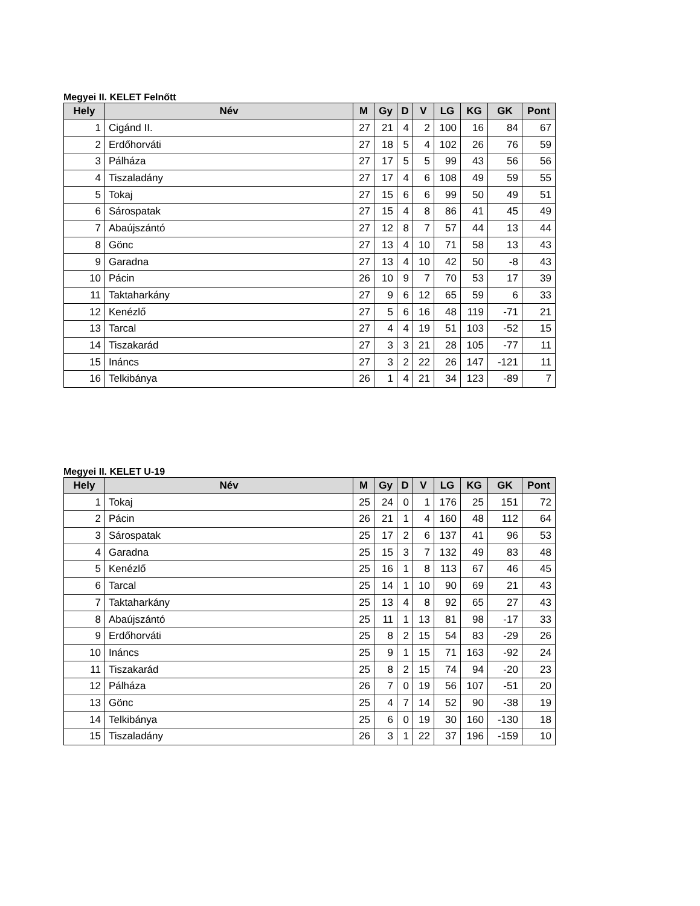Megyei II. KELET Felnőtt
| Hely | Név | M | Gy | D | V | LG | KG | GK | Pont |
| --- | --- | --- | --- | --- | --- | --- | --- | --- | --- |
| 1 | Cigánd II. | 27 | 21 | 4 | 2 | 100 | 16 | 84 | 67 |
| 2 | Erdőhorváti | 27 | 18 | 5 | 4 | 102 | 26 | 76 | 59 |
| 3 | Pálháza | 27 | 17 | 5 | 5 | 99 | 43 | 56 | 56 |
| 4 | Tiszaladány | 27 | 17 | 4 | 6 | 108 | 49 | 59 | 55 |
| 5 | Tokaj | 27 | 15 | 6 | 6 | 99 | 50 | 49 | 51 |
| 6 | Sárospatak | 27 | 15 | 4 | 8 | 86 | 41 | 45 | 49 |
| 7 | Abaújszántó | 27 | 12 | 8 | 7 | 57 | 44 | 13 | 44 |
| 8 | Gönc | 27 | 13 | 4 | 10 | 71 | 58 | 13 | 43 |
| 9 | Garadna | 27 | 13 | 4 | 10 | 42 | 50 | -8 | 43 |
| 10 | Pácin | 26 | 10 | 9 | 7 | 70 | 53 | 17 | 39 |
| 11 | Taktaharkány | 27 | 9 | 6 | 12 | 65 | 59 | 6 | 33 |
| 12 | Kenézlő | 27 | 5 | 6 | 16 | 48 | 119 | -71 | 21 |
| 13 | Tarcal | 27 | 4 | 4 | 19 | 51 | 103 | -52 | 15 |
| 14 | Tiszakarád | 27 | 3 | 3 | 21 | 28 | 105 | -77 | 11 |
| 15 | Ináncs | 27 | 3 | 2 | 22 | 26 | 147 | -121 | 11 |
| 16 | Telkibánya | 26 | 1 | 4 | 21 | 34 | 123 | -89 | 7 |
Megyei II. KELET U-19
| Hely | Név | M | Gy | D | V | LG | KG | GK | Pont |
| --- | --- | --- | --- | --- | --- | --- | --- | --- | --- |
| 1 | Tokaj | 25 | 24 | 0 | 1 | 176 | 25 | 151 | 72 |
| 2 | Pácin | 26 | 21 | 1 | 4 | 160 | 48 | 112 | 64 |
| 3 | Sárospatak | 25 | 17 | 2 | 6 | 137 | 41 | 96 | 53 |
| 4 | Garadna | 25 | 15 | 3 | 7 | 132 | 49 | 83 | 48 |
| 5 | Kenézlő | 25 | 16 | 1 | 8 | 113 | 67 | 46 | 45 |
| 6 | Tarcal | 25 | 14 | 1 | 10 | 90 | 69 | 21 | 43 |
| 7 | Taktaharkány | 25 | 13 | 4 | 8 | 92 | 65 | 27 | 43 |
| 8 | Abaújszántó | 25 | 11 | 1 | 13 | 81 | 98 | -17 | 33 |
| 9 | Erdőhorváti | 25 | 8 | 2 | 15 | 54 | 83 | -29 | 26 |
| 10 | Ináncs | 25 | 9 | 1 | 15 | 71 | 163 | -92 | 24 |
| 11 | Tiszakarád | 25 | 8 | 2 | 15 | 74 | 94 | -20 | 23 |
| 12 | Pálháza | 26 | 7 | 0 | 19 | 56 | 107 | -51 | 20 |
| 13 | Gönc | 25 | 4 | 7 | 14 | 52 | 90 | -38 | 19 |
| 14 | Telkibánya | 25 | 6 | 0 | 19 | 30 | 160 | -130 | 18 |
| 15 | Tiszaladány | 26 | 3 | 1 | 22 | 37 | 196 | -159 | 10 |